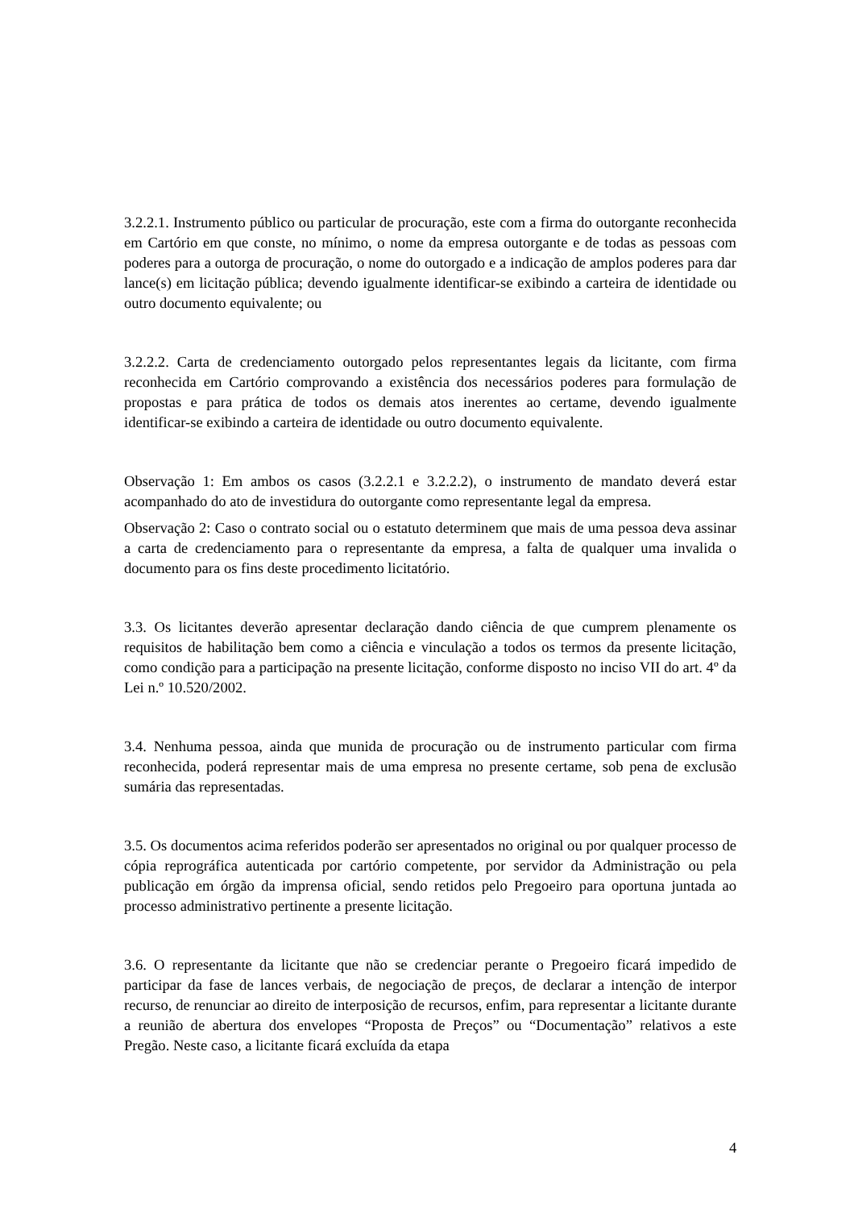3.2.2.1. Instrumento público ou particular de procuração, este com a firma do outorgante reconhecida em Cartório em que conste, no mínimo, o nome da empresa outorgante e de todas as pessoas com poderes para a outorga de procuração, o nome do outorgado e a indicação de amplos poderes para dar lance(s) em licitação pública; devendo igualmente identificar-se exibindo a carteira de identidade ou outro documento equivalente; ou
3.2.2.2. Carta de credenciamento outorgado pelos representantes legais da licitante, com firma reconhecida em Cartório comprovando a existência dos necessários poderes para formulação de propostas e para prática de todos os demais atos inerentes ao certame, devendo igualmente identificar-se exibindo a carteira de identidade ou outro documento equivalente.
Observação 1: Em ambos os casos (3.2.2.1 e 3.2.2.2), o instrumento de mandato deverá estar acompanhado do ato de investidura do outorgante como representante legal da empresa.
Observação 2: Caso o contrato social ou o estatuto determinem que mais de uma pessoa deva assinar a carta de credenciamento para o representante da empresa, a falta de qualquer uma invalida o documento para os fins deste procedimento licitatório.
3.3. Os licitantes deverão apresentar declaração dando ciência de que cumprem plenamente os requisitos de habilitação bem como a ciência e vinculação a todos os termos da presente licitação, como condição para a participação na presente licitação, conforme disposto no inciso VII do art. 4º da Lei n.º 10.520/2002.
3.4. Nenhuma pessoa, ainda que munida de procuração ou de instrumento particular com firma reconhecida, poderá representar mais de uma empresa no presente certame, sob pena de exclusão sumária das representadas.
3.5. Os documentos acima referidos poderão ser apresentados no original ou por qualquer processo de cópia reprográfica autenticada por cartório competente, por servidor da Administração ou pela publicação em órgão da imprensa oficial, sendo retidos pelo Pregoeiro para oportuna juntada ao processo administrativo pertinente a presente licitação.
3.6. O representante da licitante que não se credenciar perante o Pregoeiro ficará impedido de participar da fase de lances verbais, de negociação de preços, de declarar a intenção de interpor recurso, de renunciar ao direito de interposição de recursos, enfim, para representar a licitante durante a reunião de abertura dos envelopes “Proposta de Preços” ou “Documentação” relativos a este Pregão. Neste caso, a licitante ficará excluída da etapa
4